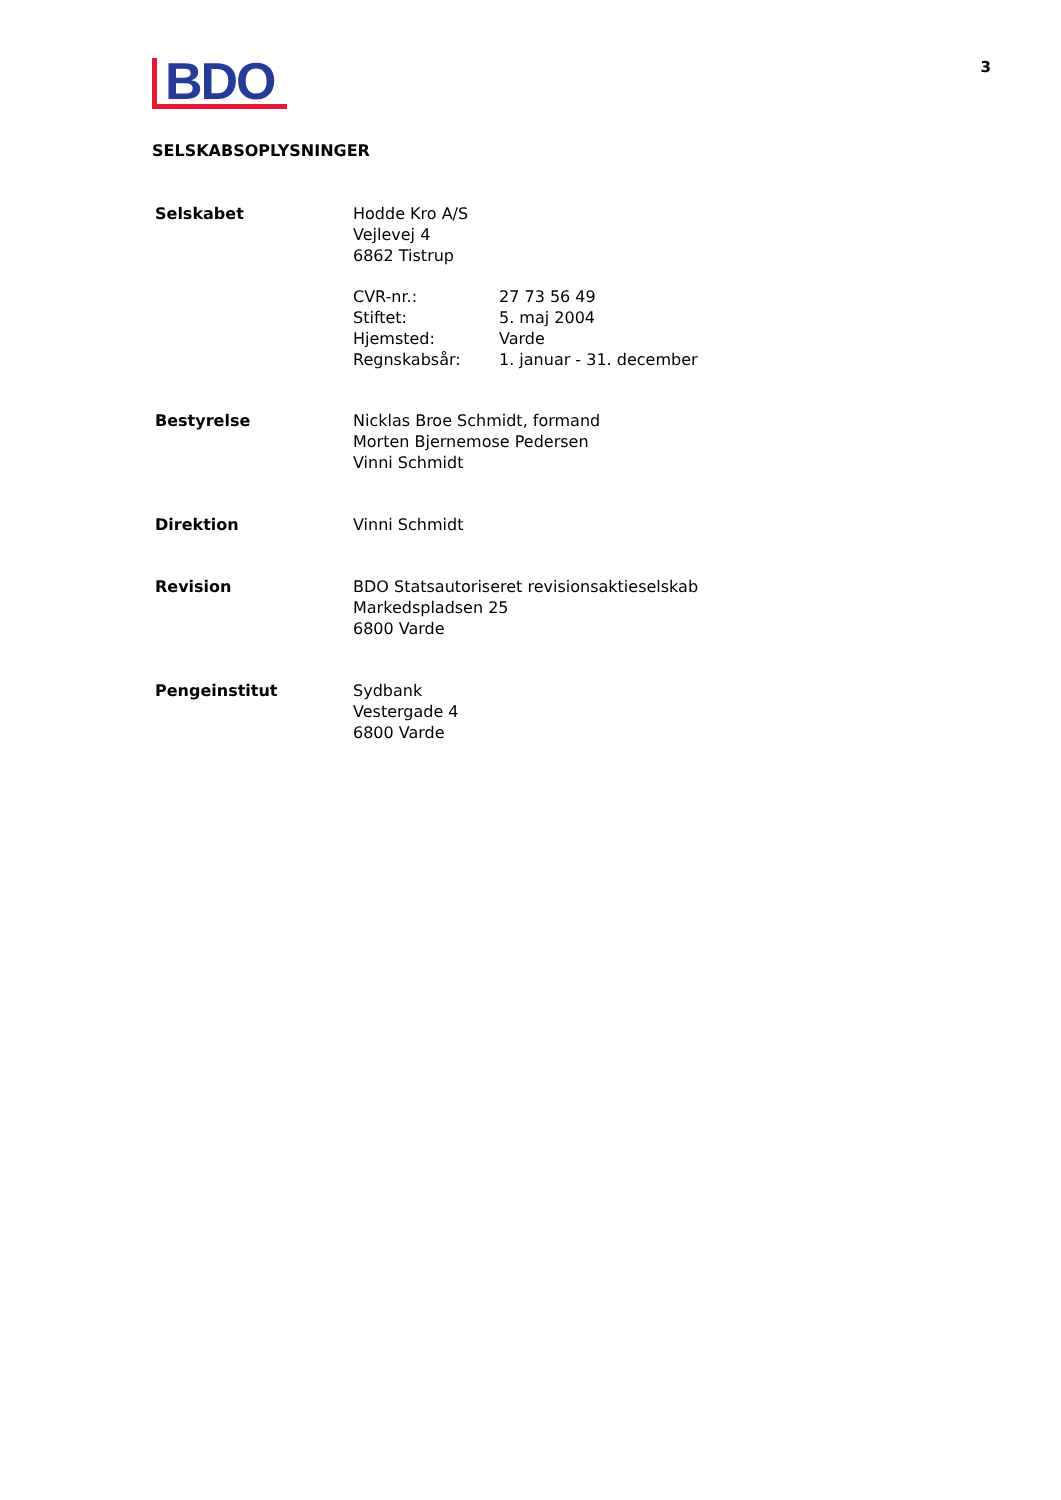BDO
3
SELSKABSOPLYSNINGER
Selskabet Hodde Kro A/S
Vejlevej 4
6862 Tistrup
CVR-nr.: 27 73 56 49 Stiftet: 5. maj 2004 Hjemsted: Varde Regnskabsår: 1. januar - 31. december
Bestyrelse Nicklas Broe Schmidt, formand
Morten Bjernemose Pedersen
Vinni Schmidt
Direktion Vinni Schmidt
Revision BDO Statsautoriseret revisionsaktieselskab
Markedspladsen 25
6800 Varde
Pengeinstitut Sydbank
Vestergade 4
6800 Varde